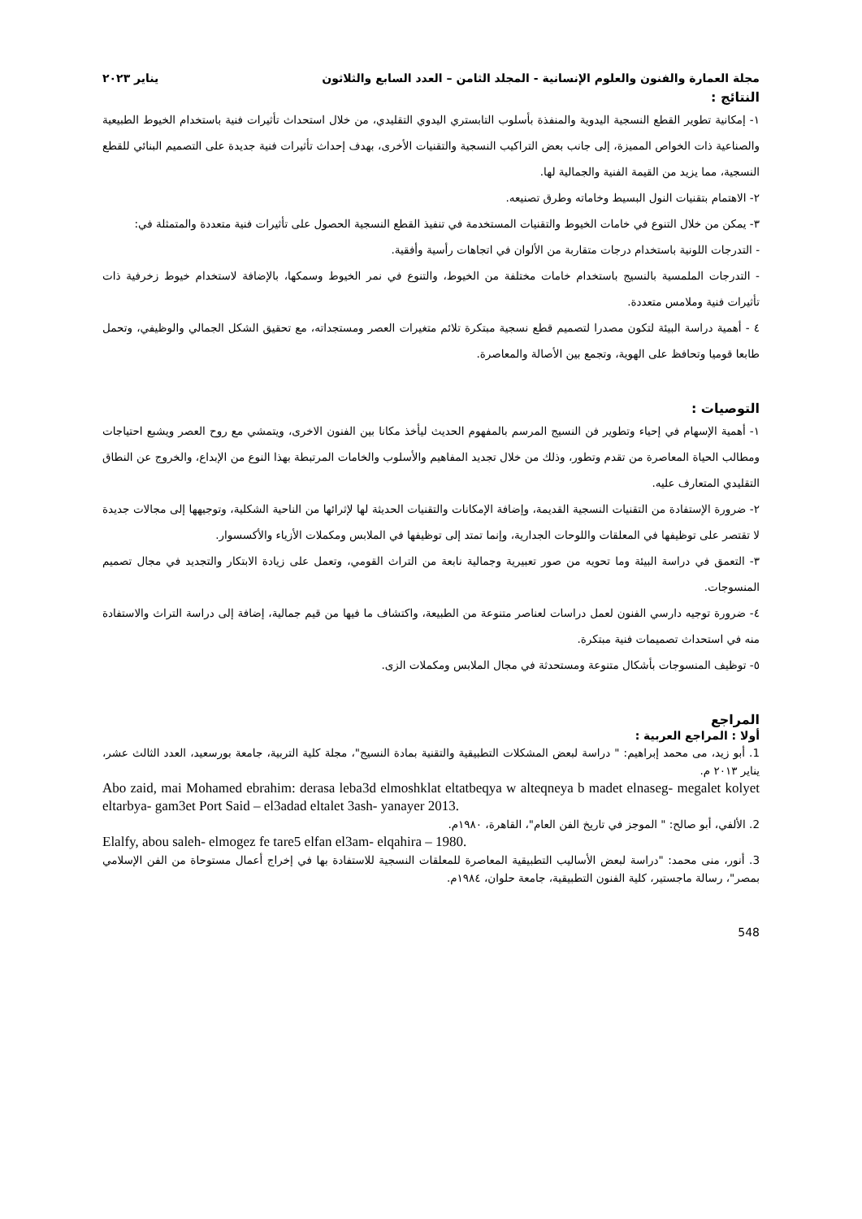مجلة العمارة والفنون والعلوم الإنسانية - المجلد الثامن – العدد السابع والثلاثون يناير ٢٠٢٣
النتائج :
١- إمكانية تطوير القطع النسجية اليدوية والمنفذة بأسلوب التابستري اليدوي التقليدي، من خلال استحداث تأثيرات فنية باستخدام الخيوط الطبيعية والصناعية ذات الخواص المميزة، إلى جانب بعض التراكيب النسجية والتقنيات الأخرى، بهدف إحداث تأثيرات فنية جديدة على التصميم البنائي للقطع النسجية، مما يزيد من القيمة الفنية والجمالية لها.
٢- الاهتمام بتقنيات النول البسيط وخاماته وطرق تصنيعه.
٣- يمكن من خلال التنوع في خامات الخيوط والتقنيات المستخدمة في تنفيذ القطع النسجية الحصول على تأثيرات فنية متعددة والمتمثلة في:
- التدرجات اللونية باستخدام درجات متقاربة من الألوان في اتجاهات رأسية وأفقية.
- التدرجات الملمسية بالنسيج باستخدام خامات مختلفة من الخيوط، والتنوع في نمر الخيوط وسمكها، بالإضافة لاستخدام خيوط زخرفية ذات تأثيرات فنية وملامس متعددة.
٤ - أهمية دراسة البيئة لتكون مصدرا لتصميم قطع نسجية مبتكرة تلائم متغيرات العصر ومستجداته، مع تحقيق الشكل الجمالي والوظيفي، وتحمل طابعا قوميا وتحافظ على الهوية، وتجمع بين الأصالة والمعاصرة.
التوصيات :
١- أهمية الإسهام في إحياء وتطوير فن النسيج المرسم بالمفهوم الحديث ليأخذ مكانا بين الفنون الاخرى، ويتمشي مع روح العصر ويشبع احتياجات ومطالب الحياة المعاصرة من تقدم وتطور، وذلك من خلال تجديد المفاهيم والأسلوب والخامات المرتبطة بهذا النوع من الإبداع، والخروج عن النطاق التقليدي المتعارف عليه.
٢- ضرورة الإستفادة من التقنيات النسجية القديمة، وإضافة الإمكانات والتقنيات الحديثة لها لإثرائها من الناحية الشكلية، وتوجيهها إلى مجالات جديدة لا تقتصر على توظيفها في المعلقات واللوحات الجدارية، وإنما تمتد إلى توظيفها في الملابس ومكملات الأزياء والأكسسوار.
٣- التعمق في دراسة البيئة وما تحويه من صور تعبيرية وجمالية نابعة من التراث القومي، وتعمل على زيادة الابتكار والتجديد في مجال تصميم المنسوجات.
٤- ضرورة توجيه دارسي الفنون لعمل دراسات لعناصر متنوعة من الطبيعة، واكتشاف ما فيها من قيم جمالية، إضافة إلى دراسة التراث والاستفادة منه في استحداث تصميمات فنية مبتكرة.
٥- توظيف المنسوجات بأشكال متنوعة ومستحدثة في مجال الملابس ومكملات الزى.
المراجع
أولا : المراجع العربية :
1. أبو زيد، مى محمد إبراهيم: " دراسة لبعض المشكلات التطبيقية والتقنية بمادة النسيج"، مجلة كلية التربية، جامعة بورسعيد، العدد الثالث عشر، يناير ٢٠١٣ م.
Abo zaid, mai Mohamed ebrahim: derasa leba3d elmoshklat eltatbeqya w alteqneya b madet elnaseg- megalet kolyet eltarbya- gam3et Port Said – el3adad eltalet 3ash- yanayer 2013.
2. الألفي، أبو صالح: " الموجز في تاريخ الفن العام"، القاهرة، ١٩٨٠م.
Elalfy, abou saleh- elmogez fe tare5 elfan el3am- elqahira – 1980.
3. أنور، منى محمد: "دراسة لبعض الأساليب التطبيقية المعاصرة للمعلقات النسجية للاستفادة بها في إخراج أعمال مستوحاة من الفن الإسلامي بمصر"، رسالة ماجستير، كلية الفنون التطبيقية، جامعة حلوان، ١٩٨٤م.
548